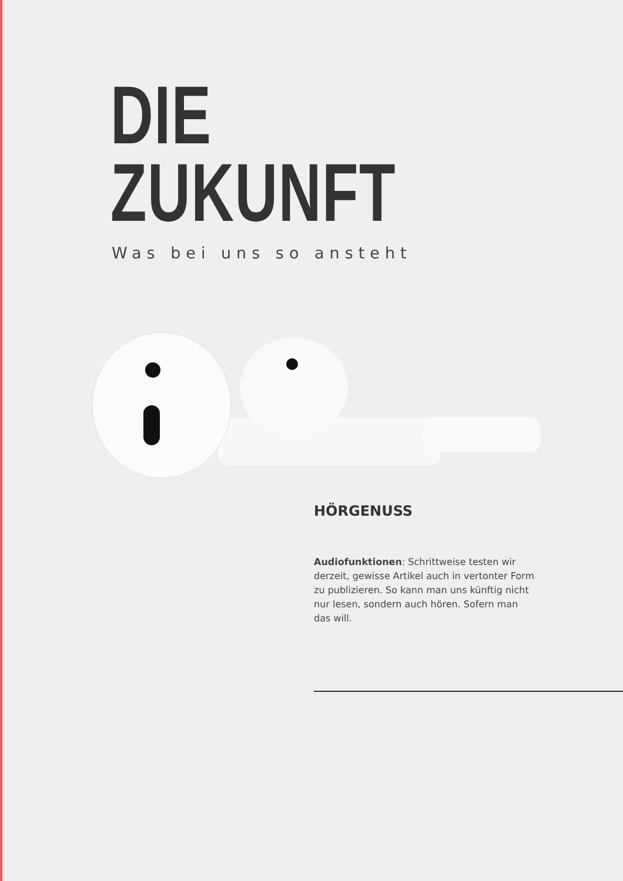DIE
ZUKUNFT
Was bei uns so ansteht
HÖRGENUSS
Audiofunktionen: Schrittweise testen wir derzeit, gewisse Artikel auch in vertonter Form zu publizieren. So kann man uns künftig nicht nur lesen, sondern auch hören. Sofern man das will.